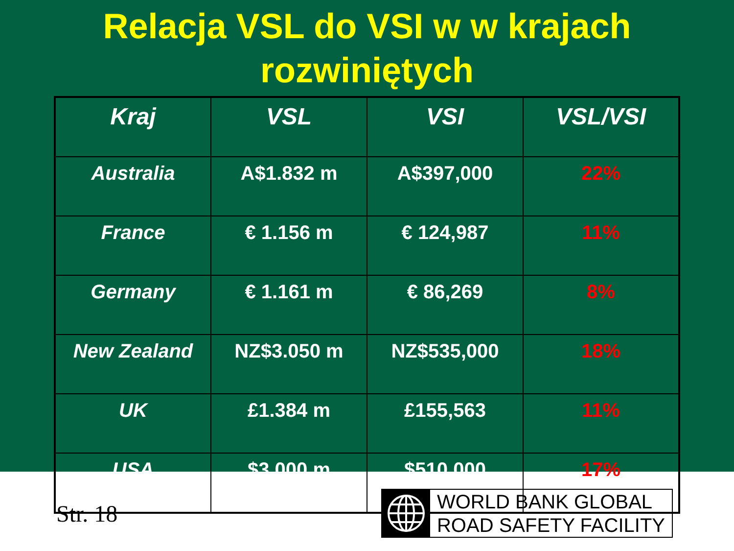Relacja VSL do VSI w w krajach
rozwiniętych
| Kraj | VSL | VSI | VSL/VSI |
| --- | --- | --- | --- |
| Australia | A$1.832 m | A$397,000 | 22% |
| France | € 1.156 m | € 124,987 | 11% |
| Germany | € 1.161 m | € 86,269 | 8% |
| New Zealand | NZ$3.050 m | NZ$535,000 | 18% |
| UK | £1.384 m | £155,563 | 11% |
| USA | $3.000 m | $510,000 | 17% |
Str. 18
WORLD BANK GLOBAL
ROAD SAFETY FACILITY